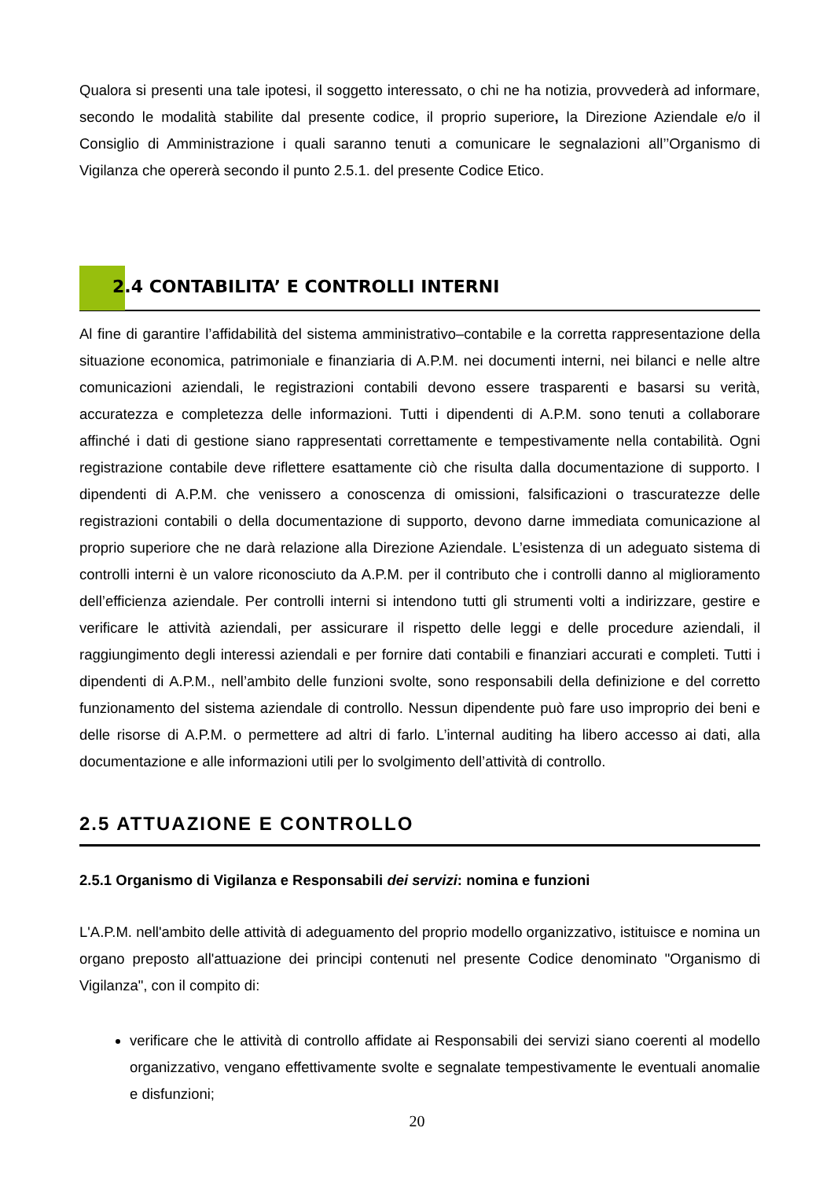Qualora si presenti una tale ipotesi, il soggetto interessato, o chi ne ha notizia, provvederà ad informare, secondo le modalità stabilite dal presente codice, il proprio superiore, la Direzione Aziendale e/o il Consiglio di Amministrazione i quali saranno tenuti a comunicare le segnalazioni all’’Organismo di Vigilanza che opererà secondo il punto 2.5.1. del presente Codice Etico.
2.4 CONTABILITA’ E CONTROLLI INTERNI
Al fine di garantire l’affidabilità del sistema amministrativo–contabile e la corretta rappresentazione della situazione economica, patrimoniale e finanziaria di A.P.M. nei documenti interni, nei bilanci e nelle altre comunicazioni aziendali, le registrazioni contabili devono essere trasparenti e basarsi su verità, accuratezza e completezza delle informazioni. Tutti i dipendenti di A.P.M. sono tenuti a collaborare affinché i dati di gestione siano rappresentati correttamente e tempestivamente nella contabilità. Ogni registrazione contabile deve riflettere esattamente ciò che risulta dalla documentazione di supporto. I dipendenti di A.P.M. che venissero a conoscenza di omissioni, falsificazioni o trascuratezze delle registrazioni contabili o della documentazione di supporto, devono darne immediata comunicazione al proprio superiore che ne darà relazione alla Direzione Aziendale. L’esistenza di un adeguato sistema di controlli interni è un valore riconosciuto da A.P.M. per il contributo che i controlli danno al miglioramento dell’efficienza aziendale. Per controlli interni si intendono tutti gli strumenti volti a indirizzare, gestire e verificare le attività aziendali, per assicurare il rispetto delle leggi e delle procedure aziendali, il raggiungimento degli interessi aziendali e per fornire dati contabili e finanziari accurati e completi. Tutti i dipendenti di A.P.M., nell’ambito delle funzioni svolte, sono responsabili della definizione e del corretto funzionamento del sistema aziendale di controllo. Nessun dipendente può fare uso improprio dei beni e delle risorse di A.P.M. o permettere ad altri di farlo. L’internal auditing ha libero accesso ai dati, alla documentazione e alle informazioni utili per lo svolgimento dell’attività di controllo.
2.5 ATTUAZIONE E CONTROLLO
2.5.1 Organismo di Vigilanza e Responsabili dei servizi: nomina e funzioni
L'A.P.M. nell'ambito delle attività di adeguamento del proprio modello organizzativo, istituisce e nomina un organo preposto all'attuazione dei principi contenuti nel presente Codice denominato "Organismo di Vigilanza", con il compito di:
verificare che le attività di controllo affidate ai Responsabili dei servizi siano coerenti al modello organizzativo, vengano effettivamente svolte e segnalate tempestivamente le eventuali anomalie e disfunzioni;
20